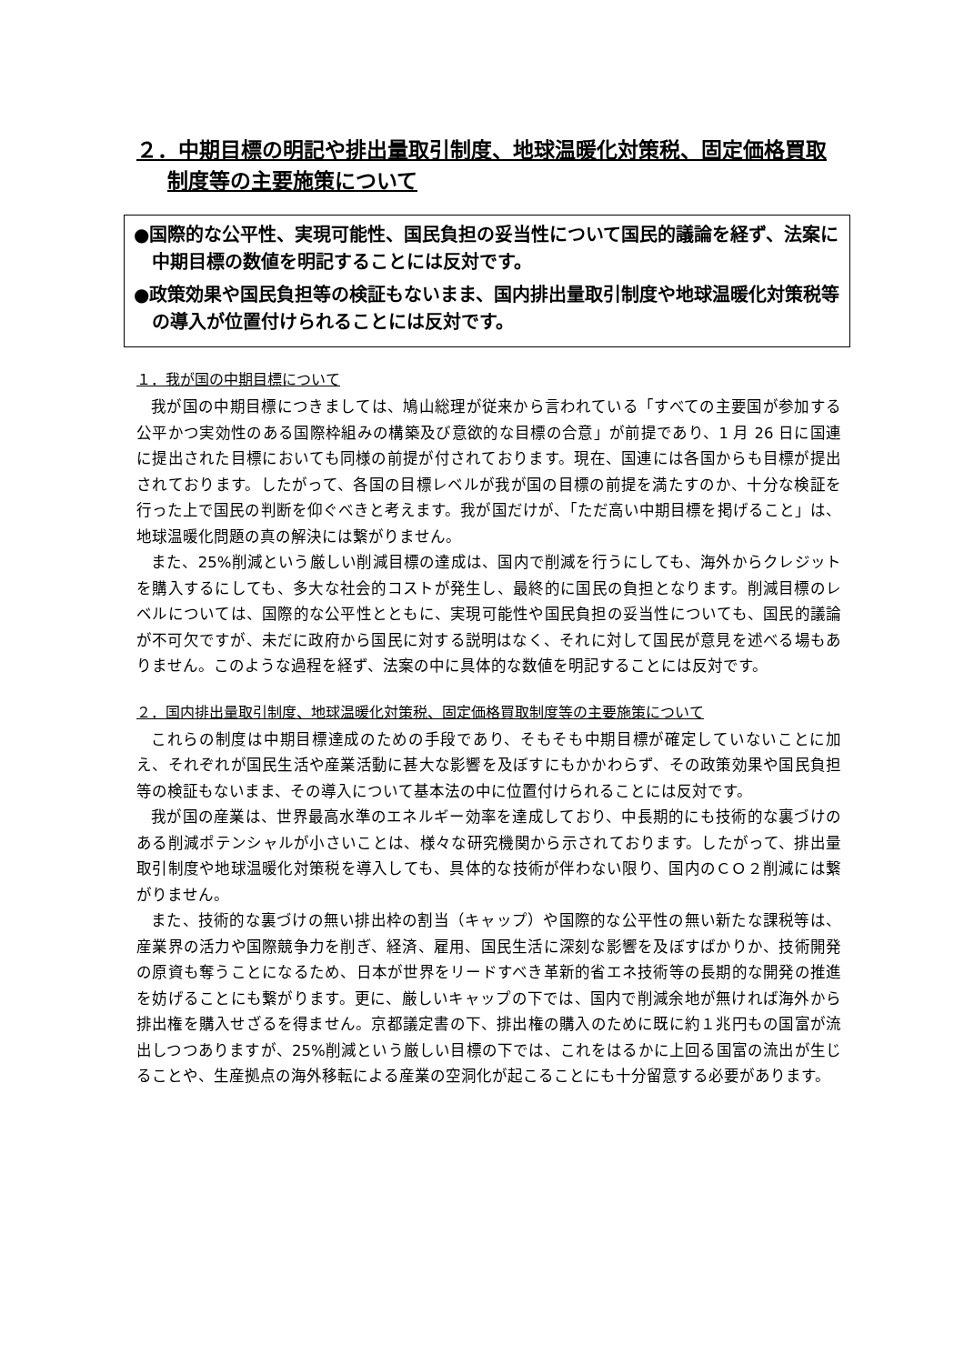２．中期目標の明記や排出量取引制度、地球温暖化対策税、固定価格買取制度等の主要施策について
●国際的な公平性、実現可能性、国民負担の妥当性について国民的議論を経ず、法案に中期目標の数値を明記することには反対です。
●政策効果や国民負担等の検証もないまま、国内排出量取引制度や地球温暖化対策税等の導入が位置付けられることには反対です。
１．我が国の中期目標について
我が国の中期目標につきましては、鳩山総理が従来から言われている「すべての主要国が参加する公平かつ実効性のある国際枠組みの構築及び意欲的な目標の合意」が前提であり、1 月 26 日に国連に提出された目標においても同様の前提が付されております。現在、国連には各国からも目標が提出されております。したがって、各国の目標レベルが我が国の目標の前提を満たすのか、十分な検証を行った上で国民の判断を仰ぐべきと考えます。我が国だけが、「ただ高い中期目標を掲げること」は、地球温暖化問題の真の解決には繋がりません。
また、25%削減という厳しい削減目標の達成は、国内で削減を行うにしても、海外からクレジットを購入するにしても、多大な社会的コストが発生し、最終的に国民の負担となります。削減目標のレベルについては、国際的な公平性とともに、実現可能性や国民負担の妥当性についても、国民的議論が不可欠ですが、未だに政府から国民に対する説明はなく、それに対して国民が意見を述べる場もありません。このような過程を経ず、法案の中に具体的な数値を明記することには反対です。
２．国内排出量取引制度、地球温暖化対策税、固定価格買取制度等の主要施策について
これらの制度は中期目標達成のための手段であり、そもそも中期目標が確定していないことに加え、それぞれが国民生活や産業活動に甚大な影響を及ぼすにもかかわらず、その政策効果や国民負担等の検証もないまま、その導入について基本法の中に位置付けられることには反対です。
我が国の産業は、世界最高水準のエネルギー効率を達成しており、中長期的にも技術的な裏づけのある削減ポテンシャルが小さいことは、様々な研究機関から示されております。したがって、排出量取引制度や地球温暖化対策税を導入しても、具体的な技術が伴わない限り、国内のＣＯ２削減には繋がりません。
また、技術的な裏づけの無い排出枠の割当（キャップ）や国際的な公平性の無い新たな課税等は、産業界の活力や国際競争力を削ぎ、経済、雇用、国民生活に深刻な影響を及ぼすばかりか、技術開発の原資も奪うことになるため、日本が世界をリードすべき革新的省エネ技術等の長期的な開発の推進を妨げることにも繋がります。更に、厳しいキャップの下では、国内で削減余地が無ければ海外から排出権を購入せざるを得ません。京都議定書の下、排出権の購入のために既に約１兆円もの国富が流出しつつありますが、25%削減という厳しい目標の下では、これをはるかに上回る国富の流出が生じることや、生産拠点の海外移転による産業の空洞化が起こることにも十分留意する必要があります。